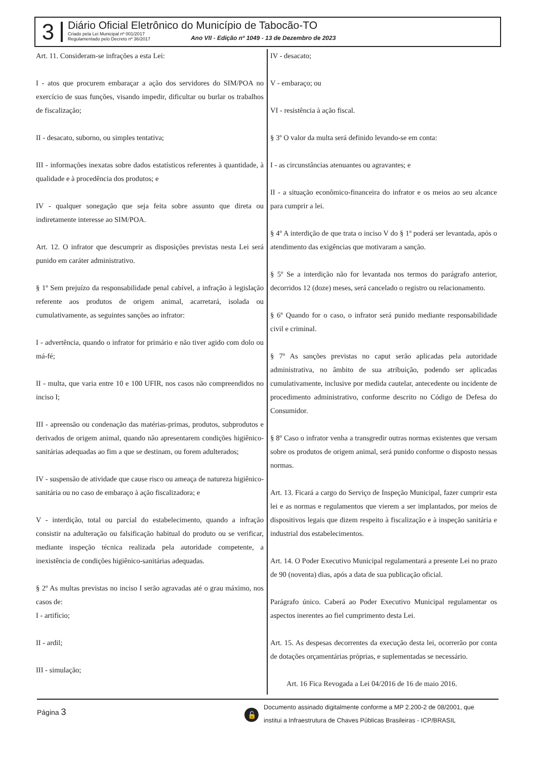3
Diário Oficial Eletrônico do Município de Tabocão-TO
Criado pela Lei Municipal nº 001/2017
Regulamentado pelo Decreto nº 36/2017
Ano VII - Edição nº 1049 - 13 de Dezembro de 2023
Art. 11. Consideram-se infrações a esta Lei:
I - atos que procurem embaraçar a ação dos servidores do SIM/POA no exercício de suas funções, visando impedir, dificultar ou burlar os trabalhos de fiscalização;
II - desacato, suborno, ou simples tentativa;
III - informações inexatas sobre dados estatísticos referentes à quantidade, à qualidade e à procedência dos produtos; e
IV - qualquer sonegação que seja feita sobre assunto que direta ou indiretamente interesse ao SIM/POA.
Art. 12. O infrator que descumprir as disposições previstas nesta Lei será punido em caráter administrativo.
§ 1º Sem prejuízo da responsabilidade penal cabível, a infração à legislação referente aos produtos de origem animal, acarretará, isolada ou cumulativamente, as seguintes sanções ao infrator:
I - advertência, quando o infrator for primário e não tiver agido com dolo ou má-fé;
II - multa, que varia entre 10 e 100 UFIR, nos casos não compreendidos no inciso I;
III - apreensão ou condenação das matérias-primas, produtos, subprodutos e derivados de origem animal, quando não apresentarem condições higiênico-sanitárias adequadas ao fim a que se destinam, ou forem adulterados;
IV - suspensão de atividade que cause risco ou ameaça de natureza higiênico-sanitária ou no caso de embaraço à ação fiscalizadora; e
V - interdição, total ou parcial do estabelecimento, quando a infração consistir na adulteração ou falsificação habitual do produto ou se verificar, mediante inspeção técnica realizada pela autoridade competente, a inexistência de condições higiênico-sanitárias adequadas.
§ 2º As multas previstas no inciso I serão agravadas até o grau máximo, nos casos de:
I - artifício;
II - ardil;
III - simulação;
IV - desacato;
V - embaraço; ou
VI - resistência à ação fiscal.
§ 3º O valor da multa será definido levando-se em conta:
I - as circunstâncias atenuantes ou agravantes; e
II - a situação econômico-financeira do infrator e os meios ao seu alcance para cumprir a lei.
§ 4º A interdição de que trata o inciso V do § 1º poderá ser levantada, após o atendimento das exigências que motivaram a sanção.
§ 5º Se a interdição não for levantada nos termos do parágrafo anterior, decorridos 12 (doze) meses, será cancelado o registro ou relacionamento.
§ 6º Quando for o caso, o infrator será punido mediante responsabilidade civil e criminal.
§ 7º As sanções previstas no caput serão aplicadas pela autoridade administrativa, no âmbito de sua atribuição, podendo ser aplicadas cumulativamente, inclusive por medida cautelar, antecedente ou incidente de procedimento administrativo, conforme descrito no Código de Defesa do Consumidor.
§ 8º Caso o infrator venha a transgredir outras normas existentes que versam sobre os produtos de origem animal, será punido conforme o disposto nessas normas.
Art. 13. Ficará a cargo do Serviço de Inspeção Municipal, fazer cumprir esta lei e as normas e regulamentos que vierem a ser implantados, por meios de dispositivos legais que dizem respeito à fiscalização e à inspeção sanitária e industrial dos estabelecimentos.
Art. 14. O Poder Executivo Municipal regulamentará a presente Lei no prazo de 90 (noventa) dias, após a data de sua publicação oficial.
Parágrafo único. Caberá ao Poder Executivo Municipal regulamentar os aspectos inerentes ao fiel cumprimento desta Lei.
Art. 15. As despesas decorrentes da execução desta lei, ocorrerão por conta de dotações orçamentárias próprias, e suplementadas se necessário.
Art. 16 Fica Revogada a Lei 04/2016 de 16 de maio 2016.
Página 3
🔓
Documento assinado digitalmente conforme a MP 2.200-2 de 08/2001, que
institui a Infraestrutura de Chaves Públicas Brasileiras - ICP/BRASIL